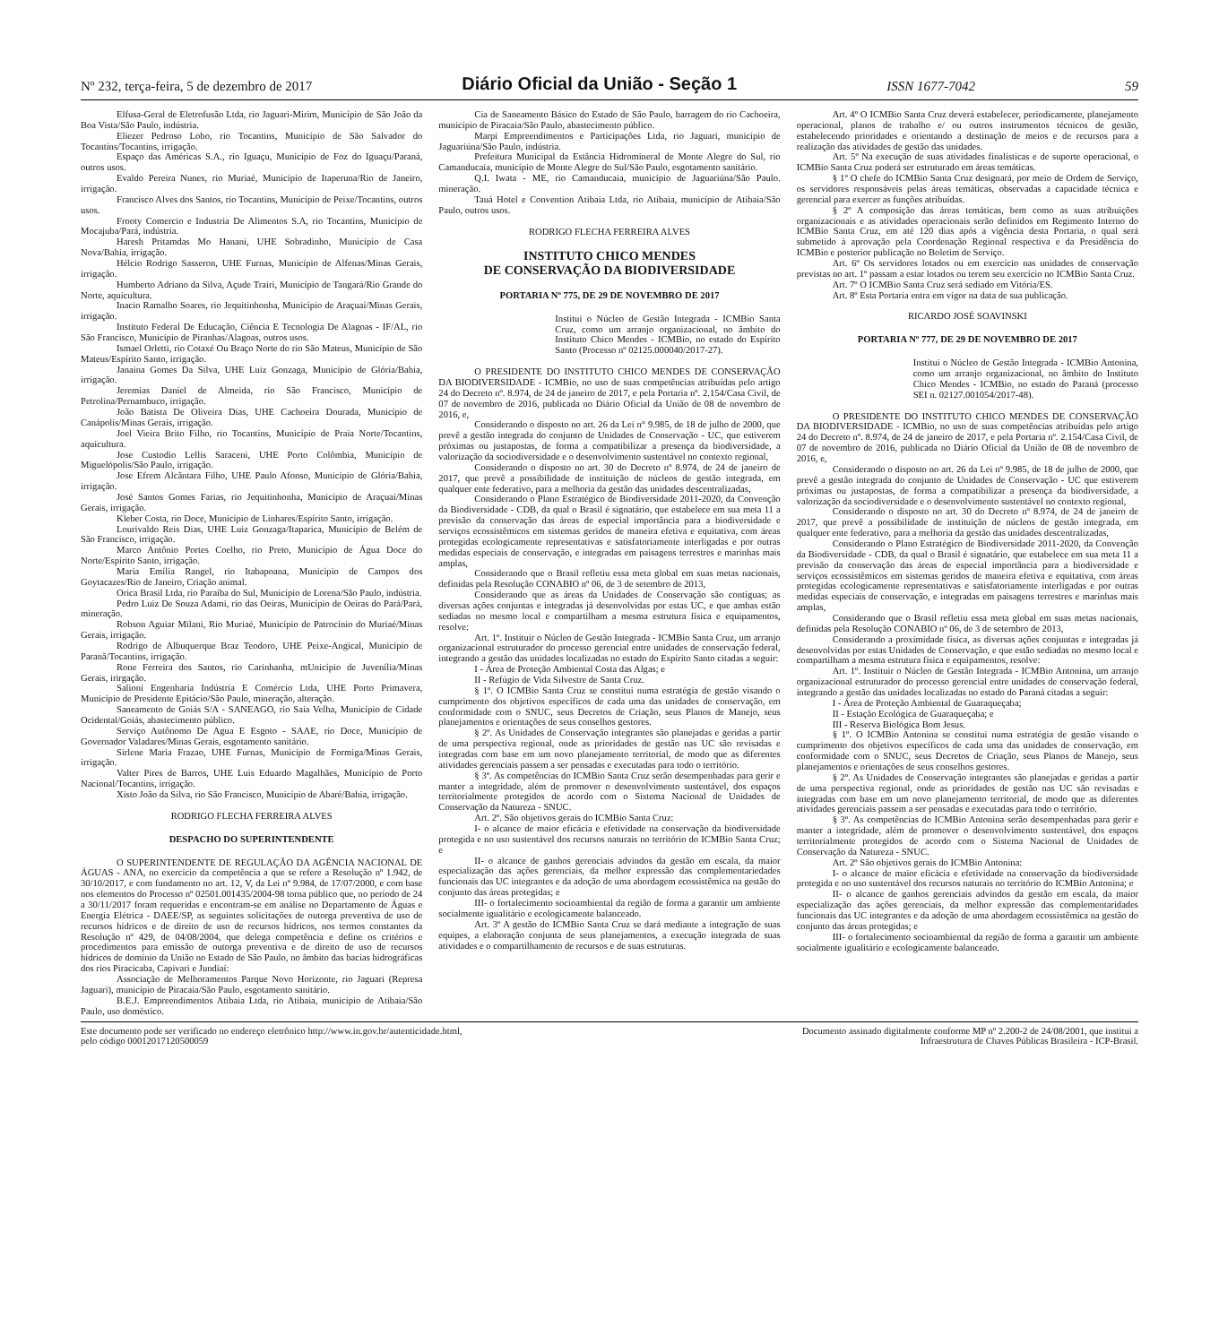Nº 232, terça-feira, 5 de dezembro de 2017 Diário Oficial da União - Seção 1 ISSN 1677-7042 59
Elfusa-Geral de Eletrofusão Ltda, rio Jaguari-Mirim, Município de São João da Boa Vista/São Paulo, indústria.
Eliezer Pedroso Lobo, rio Tocantins, Município de São Salvador do Tocantins/Tocantins, irrigação.
Espaço das Américas S.A., rio Iguaçu, Município de Foz do Iguaçu/Paraná, outros usos.
Evaldo Pereira Nunes, rio Muriaé, Município de Itaperuna/Rio de Janeiro, irrigação.
Francisco Alves dos Santos, rio Tocantins, Município de Peixe/Tocantins, outros usos.
Frooty Comercio e Industria De Alimentos S.A, rio Tocantins, Município de Mocajuba/Pará, indústria.
Haresh Pritamdas Mo Hanani, UHE Sobradinho, Município de Casa Nova/Bahia, irrigação.
Hélcio Rodrigo Sasseron, UHE Furnas, Município de Alfenas/Minas Gerais, irrigação.
Humberto Adriano da Silva, Açude Trairi, Município de Tangará/Rio Grande do Norte, aquicultura.
Inacio Ramalho Soares, rio Jequitinhonha, Município de Araçuaí/Minas Gerais, irrigação.
Instituto Federal De Educação, Ciência E Tecnologia De Alagoas - IF/AL, rio São Francisco, Município de Piranhas/Alagoas, outros usos.
Ismael Orletti, rio Cotaxé Ou Braço Norte do rio São Mateus, Município de São Mateus/Espírito Santo, irrigação.
Janaina Gomes Da Silva, UHE Luiz Gonzaga, Município de Glória/Bahia, irrigação.
Jeremias Daniel de Almeida, rio São Francisco, Município de Petrolina/Pernambuco, irrigação.
João Batista De Oliveira Dias, UHE Cachoeira Dourada, Município de Canápolis/Minas Gerais, irrigação.
Joel Vieira Brito Filho, rio Tocantins, Município de Praia Norte/Tocantins, aquicultura.
Jose Custodio Lellis Saraceni, UHE Porto Colômbia, Município de Miguelópolis/São Paulo, irrigação.
Jose Efrem Alcântara Filho, UHE Paulo Afonso, Município de Glória/Bahia, irrigação.
José Santos Gomes Farias, rio Jequitinhonha, Município de Araçuaí/Minas Gerais, irrigação.
Kleber Costa, rio Doce, Município de Linhares/Espírito Santo, irrigação.
Lourivaldo Reis Dias, UHE Luiz Gonzaga/Itaparica, Município de Belém de São Francisco, irrigação.
Marco Antônio Portes Coelho, rio Preto, Município de Água Doce do Norte/Espírito Santo, irrigação.
Maria Emília Rangel, rio Itabapoana, Município de Campos dos Goytacazes/Rio de Janeiro, Criação animal.
Orica Brasil Ltda, rio Paraíba do Sul, Município de Lorena/São Paulo, indústria.
Pedro Luiz De Souza Adami, rio das Oeiras, Município de Oeiras do Pará/Pará, mineração.
Robson Aguiar Milani, Rio Muriaé, Município de Patrocínio do Muriaé/Minas Gerais, irrigação.
Rodrigo de Albuquerque Braz Teodoro, UHE Peixe-Angical, Município de Paranã/Tocantins, irrigação.
Rone Ferreira dos Santos, rio Carinhanha, mUnicípio de Juvenília/Minas Gerais, irirgação.
Salioni Engenharia Indústria E Comércio Ltda, UHE Porto Primavera, Município de Presidente Epitácio/São Paulo, mineração, alteração.
Saneamento de Goiás S/A - SANEAGO, rio Saia Velha, Município de Cidade Ocidental/Goiás, abastecimento público.
Serviço Autônomo De Agua E Esgoto - SAAE, rio Doce, Município de Governador Valadares/Minas Gerais, esgotamento sanitário.
Sirlene Maria Frazao, UHE Furnas, Município de Formiga/Minas Gerais, irrigação.
Valter Pires de Barros, UHE Luis Eduardo Magalhães, Município de Porto Nacional/Tocantins, irrigação.
Xisto João da Silva, rio São Francisco, Município de Abaré/Bahia, irrigação.
RODRIGO FLECHA FERREIRA ALVES
DESPACHO DO SUPERINTENDENTE
O SUPERINTENDENTE DE REGULAÇÃO DA AGÊNCIA NACIONAL DE ÁGUAS - ANA, no exercício da competência a que se refere a Resolução nº 1.942, de 30/10/2017, e com fundamento no art. 12, V, da Lei nº 9.984, de 17/07/2000, e com base nos elementos do Processo nº 02501.001435/2004-98 torna público que, no período de 24 a 30/11/2017 foram requeridas e encontram-se em análise no Departamento de Águas e Energia Elétrica - DAEE/SP, as seguintes solicitações de outorga preventiva de uso de recursos hídricos e de direito de uso de recursos hídricos, nos termos constantes da Resolução nº 429, de 04/08/2004, que delega competência e define os critérios e procedimentos para emissão de outorga preventiva e de direito de uso de recursos hídricos de domínio da União no Estado de São Paulo, no âmbito das bacias hidrográficas dos rios Piracicaba, Capivari e Jundiaí:
Associação de Melhoramentos Parque Novo Horizonte, rio Jaguari (Represa Jaguari), município de Piracaia/São Paulo, esgotamento sanitário.
B.E.J. Empreendimentos Atibaia Ltda, rio Atibaia, município de Atibaia/São Paulo, uso doméstico.
Cia de Saneamento Básico do Estado de São Paulo, barragem do rio Cachoeira, município de Piracaia/São Paulo, abastecimento público.
Marpi Empreendimentos e Participações Ltda, rio Jaguari, município de Jaguariúna/São Paulo, indústria.
Prefeitura Municipal da Estância Hidromineral de Monte Alegre do Sul, rio Camanducaia, município de Monte Alegre do Sul/São Paulo, esgotamento sanitário.
Q.I. Iwata - ME, rio Camanducaia, município de Jaguariúna/São Paulo. mineração.
Tauá Hotel e Convention Atibaia Ltda, rio Atibaia, município de Atibaia/São Paulo, outros usos.
RODRIGO FLECHA FERREIRA ALVES
INSTITUTO CHICO MENDES
DE CONSERVAÇÃO DA BIODIVERSIDADE
PORTARIA Nº 775, DE 29 DE NOVEMBRO DE 2017
Institui o Núcleo de Gestão Integrada - ICMBio Santa Cruz, como um arranjo organizacional, no âmbito do Instituto Chico Mendes - ICMBio, no estado do Espírito Santo (Processo nº 02125.000040/2017-27).
O PRESIDENTE DO INSTITUTO CHICO MENDES DE CONSERVAÇÃO DA BIODIVERSIDADE - ICMBio, no uso de suas competências atribuídas pelo artigo 24 do Decreto nº. 8.974, de 24 de janeiro de 2017, e pela Portaria nº. 2.154/Casa Civil, de 07 de novembro de 2016, publicada no Diário Oficial da União de 08 de novembro de 2016, e,
Considerando o disposto no art. 26 da Lei n° 9.985, de 18 de julho de 2000, que prevê a gestão integrada do conjunto de Unidades de Conservação - UC, que estiverem próximas ou justapostas, de forma a compatibilizar a presença da biodiversidade, a valorização da sociodiversidade e o desenvolvimento sustentável no contexto regional,
Considerando o disposto no art. 30 do Decreto nº 8.974, de 24 de janeiro de 2017, que prevê a possibilidade de instituição de núcleos de gestão integrada, em qualquer ente federativo, para a melhoria da gestão das unidades descentralizadas,
Considerando o Plano Estratégico de Biodiversidade 2011-2020, da Convenção da Biodiversidade - CDB, da qual o Brasil é signatário, que estabelece em sua meta 11 a previsão da conservação das áreas de especial importância para a biodiversidade e serviços ecossistêmicos em sistemas geridos de maneira efetiva e equitativa, com áreas protegidas ecologicamente representativas e satisfatoriamente interligadas e por outras medidas especiais de conservação, e integradas em paisagens terrestres e marinhas mais amplas,
Considerando que o Brasil refletiu essa meta global em suas metas nacionais, definidas pela Resolução CONABIO nº 06, de 3 de setembro de 2013,
Considerando que as áreas da Unidades de Conservação são contíguas; as diversas ações conjuntas e integradas já desenvolvidas por estas UC, e que ambas estão sediadas no mesmo local e compartilham a mesma estrutura física e equipamentos, resolve:
Art. 1º. Instituir o Núcleo de Gestão Integrada - ICMBio Santa Cruz, um arranjo organizacional estruturador do processo gerencial entre unidades de conservação federal, integrando a gestão das unidades localizadas no estado do Espírito Santo citadas a seguir:
I - Área de Proteção Ambiental Costa das Algas; e
II - Refúgio de Vida Silvestre de Santa Cruz.
§ 1º. O ICMBio Santa Cruz se constitui numa estratégia de gestão visando o cumprimento dos objetivos específicos de cada uma das unidades de conservação, em conformidade com o SNUC, seus Decretos de Criação, seus Planos de Manejo, seus planejamentos e orientações de seus conselhos gestores.
§ 2º. As Unidades de Conservação integrantes são planejadas e geridas a partir de uma perspectiva regional, onde as prioridades de gestão nas UC são revisadas e integradas com base em um novo planejamento territorial, de modo que as diferentes atividades gerenciais passem a ser pensadas e executadas para todo o território.
§ 3º. As competências do ICMBio Santa Cruz serão desempenhadas para gerir e manter a integridade, além de promover o desenvolvimento sustentável, dos espaços territorialmente protegidos de acordo com o Sistema Nacional de Unidades de Conservação da Natureza - SNUC.
Art. 2º. São objetivos gerais do ICMBio Santa Cruz:
I- o alcance de maior eficácia e efetividade na conservação da biodiversidade protegida e no uso sustentável dos recursos naturais no território do ICMBio Santa Cruz; e
II- o alcance de ganhos gerenciais advindos da gestão em escala, da maior especialização das ações gerenciais, da melhor expressão das complementariedades funcionais das UC integrantes e da adoção de uma abordagem ecossistêmica na gestão do conjunto das áreas protegidas; e
III- o fortalecimento socioambiental da região de forma a garantir um ambiente socialmente igualitário e ecologicamente balanceado.
Art. 3º A gestão do ICMBio Santa Cruz se dará mediante a integração de suas equipes, a elaboração conjunta de seus planejamentos, a execução integrada de suas atividades e o compartilhamento de recursos e de suas estruturas.
Art. 4º O ICMBio Santa Cruz deverá estabelecer, periodicamente, planejamento operacional, planos de trabalho e/ ou outros instrumentos técnicos de gestão, estabelecendo prioridades e orientando a destinação de meios e de recursos para a realização das atividades de gestão das unidades.
Art. 5º Na execução de suas atividades finalísticas e de suporte operacional, o ICMBio Santa Cruz poderá ser estruturado em áreas temáticas.
§ 1º O chefe do ICMBio Santa Cruz designará, por meio de Ordem de Serviço, os servidores responsáveis pelas áreas temáticas, observadas a capacidade técnica e gerencial para exercer as funções atribuídas.
§ 2º A composição das áreas temáticas, bem como as suas atribuições organizacionais e as atividades operacionais serão definidos em Regimento Interno do ICMBio Santa Cruz, em até 120 dias após a vigência desta Portaria, o qual será submetido à aprovação pela Coordenação Regional respectiva e da Presidência do ICMBio e posterior publicação no Boletim de Serviço.
Art. 6º Os servidores lotados ou em exercício nas unidades de conservação previstas no art. 1º passam a estar lotados ou terem seu exercício no ICMBio Santa Cruz.
Art. 7º O ICMBio Santa Cruz será sediado em Vitória/ES.
Art. 8º Esta Portaria entra em vigor na data de sua publicação.
RICARDO JOSÉ SOAVINSKI
PORTARIA Nº 777, DE 29 DE NOVEMBRO DE 2017
Institui o Núcleo de Gestão Integrada - ICMBio Antonina, como um arranjo organizacional, no âmbito do Instituto Chico Mendes - ICMBio, no estado do Paraná (processo SEI n. 02127.001054/2017-48).
O PRESIDENTE DO INSTITUTO CHICO MENDES DE CONSERVAÇÃO DA BIODIVERSIDADE - ICMBio, no uso de suas competências atribuídas pelo artigo 24 do Decreto nº. 8.974, de 24 de janeiro de 2017, e pela Portaria nº. 2.154/Casa Civil, de 07 de novembro de 2016, publicada no Diário Oficial da União de 08 de novembro de 2016, e,
Considerando o disposto no art. 26 da Lei nº 9.985, de 18 de julho de 2000, que prevê a gestão integrada do conjunto de Unidades de Conservação - UC que estiverem próximas ou justapostas, de forma a compatibilizar a presença da biodiversidade, a valorização da sociodiversidade e o desenvolvimento sustentável no contexto regional,
Considerando o disposto no art. 30 do Decreto nº 8.974, de 24 de janeiro de 2017, que prevê a possibilidade de instituição de núcleos de gestão integrada, em qualquer ente federativo, para a melhoria da gestão das unidades descentralizadas,
Considerando o Plano Estratégico de Biodiversidade 2011-2020, da Convenção da Biodiversidade - CDB, da qual o Brasil é signatário, que estabelece em sua meta 11 a previsão da conservação das áreas de especial importância para a biodiversidade e serviços ecossistêmicos em sistemas geridos de maneira efetiva e equitativa, com áreas protegidas ecologicamente representativas e satisfatoriamente interligadas e por outras medidas especiais de conservação, e integradas em paisagens terrestres e marinhas mais amplas,
Considerando que o Brasil refletiu essa meta global em suas metas nacionais, definidas pela Resolução CONABIO nº 06, de 3 de setembro de 2013,
Considerando a proximidade física, as diversas ações conjuntas e integradas já desenvolvidas por estas Unidades de Conservação, e que estão sediadas no mesmo local e compartilham a mesma estrutura física e equipamentos, resolve:
Art. 1º. Instituir o Núcleo de Gestão Integrada - ICMBio Antonina, um arranjo organizacional estruturador do processo gerencial entre unidades de conservação federal, integrando a gestão das unidades localizadas no estado do Paraná citadas a seguir:
I - Área de Proteção Ambiental de Guaraqueçaba;
II - Estação Ecológica de Guaraqueçaba; e
III - Reserva Biológica Bom Jesus.
§ 1º. O ICMBio Antonina se constitui numa estratégia de gestão visando o cumprimento dos objetivos específicos de cada uma das unidades de conservação, em conformidade com o SNUC, seus Decretos de Criação, seus Planos de Manejo, seus planejamentos e orientações de seus conselhos gestores.
§ 2º. As Unidades de Conservação integrantes são planejadas e geridas a partir de uma perspectiva regional, onde as prioridades de gestão nas UC são revisadas e integradas com base em um novo planejamento territorial, de modo que as diferentes atividades gerenciais passem a ser pensadas e executadas para todo o território.
§ 3º. As competências do ICMBio Antonina serão desempenhadas para gerir e manter a integridade, além de promover o desenvolvimento sustentável, dos espaços territorialmente protegidos de acordo com o Sistema Nacional de Unidades de Conservação da Natureza - SNUC.
Art. 2º São objetivos gerais do ICMBio Antonina:
I- o alcance de maior eficácia e efetividade na conservação da biodiversidade protegida e no uso sustentável dos recursos naturais no território do ICMBio Antonina; e
II- o alcance de ganhos gerenciais advindos da gestão em escala, da maior especialização das ações gerenciais, da melhor expressão das complementaridades funcionais das UC integrantes e da adoção de uma abordagem ecossistêmica na gestão do conjunto das áreas protegidas; e
III- o fortalecimento socioambiental da região de forma a garantir um ambiente socialmente igualitário e ecologicamente balanceado.
Este documento pode ser verificado no endereço eletrônico http://www.in.gov.br/autenticidade.html,
pelo código 00012017120500059 Documento assinado digitalmente conforme MP nº 2.200-2 de 24/08/2001, que institui a
Infraestrutura de Chaves Públicas Brasileira - ICP-Brasil.